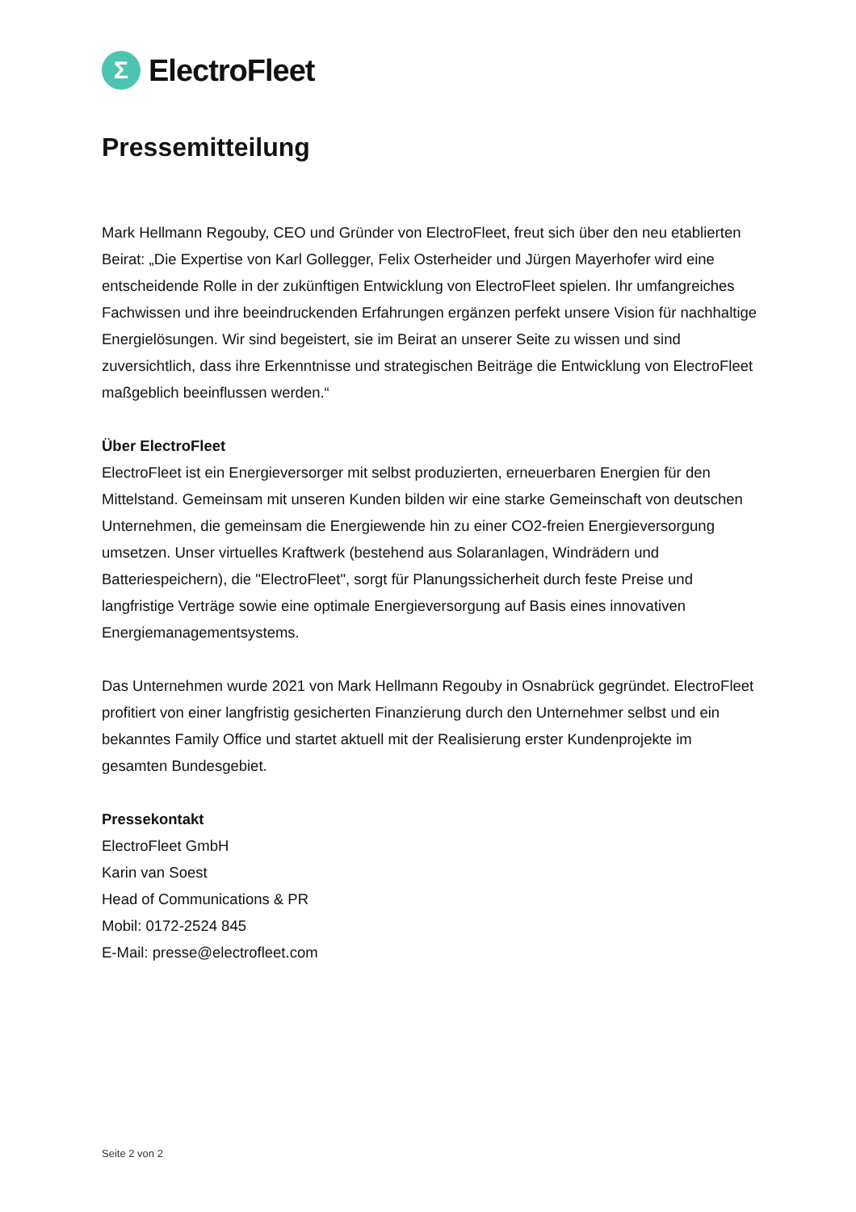Σ
ElectroFleet
Pressemitteilung
Mark Hellmann Regouby, CEO und Gründer von ElectroFleet, freut sich über den neu etablierten Beirat: „Die Expertise von Karl Gollegger, Felix Osterheider und Jürgen Mayerhofer wird eine entscheidende Rolle in der zukünftigen Entwicklung von ElectroFleet spielen. Ihr umfangreiches Fachwissen und ihre beeindruckenden Erfahrungen ergänzen perfekt unsere Vision für nachhaltige Energielösungen. Wir sind begeistert, sie im Beirat an unserer Seite zu wissen und sind zuversichtlich, dass ihre Erkenntnisse und strategischen Beiträge die Entwicklung von ElectroFleet maßgeblich beeinflussen werden.“
Über ElectroFleet
ElectroFleet ist ein Energieversorger mit selbst produzierten, erneuerbaren Energien für den Mittelstand. Gemeinsam mit unseren Kunden bilden wir eine starke Gemeinschaft von deutschen Unternehmen, die gemeinsam die Energiewende hin zu einer CO2-freien Energieversorgung umsetzen. Unser virtuelles Kraftwerk (bestehend aus Solaranlagen, Windrädern und Batteriespeichern), die "ElectroFleet", sorgt für Planungssicherheit durch feste Preise und langfristige Verträge sowie eine optimale Energieversorgung auf Basis eines innovativen Energiemanagementsystems.
Das Unternehmen wurde 2021 von Mark Hellmann Regouby in Osnabrück gegründet. ElectroFleet profitiert von einer langfristig gesicherten Finanzierung durch den Unternehmer selbst und ein bekanntes Family Office und startet aktuell mit der Realisierung erster Kundenprojekte im gesamten Bundesgebiet.
Pressekontakt
ElectroFleet GmbH
Karin van Soest
Head of Communications & PR
Mobil: 0172-2524 845
E-Mail: presse@electrofleet.com
Seite 2 von 2